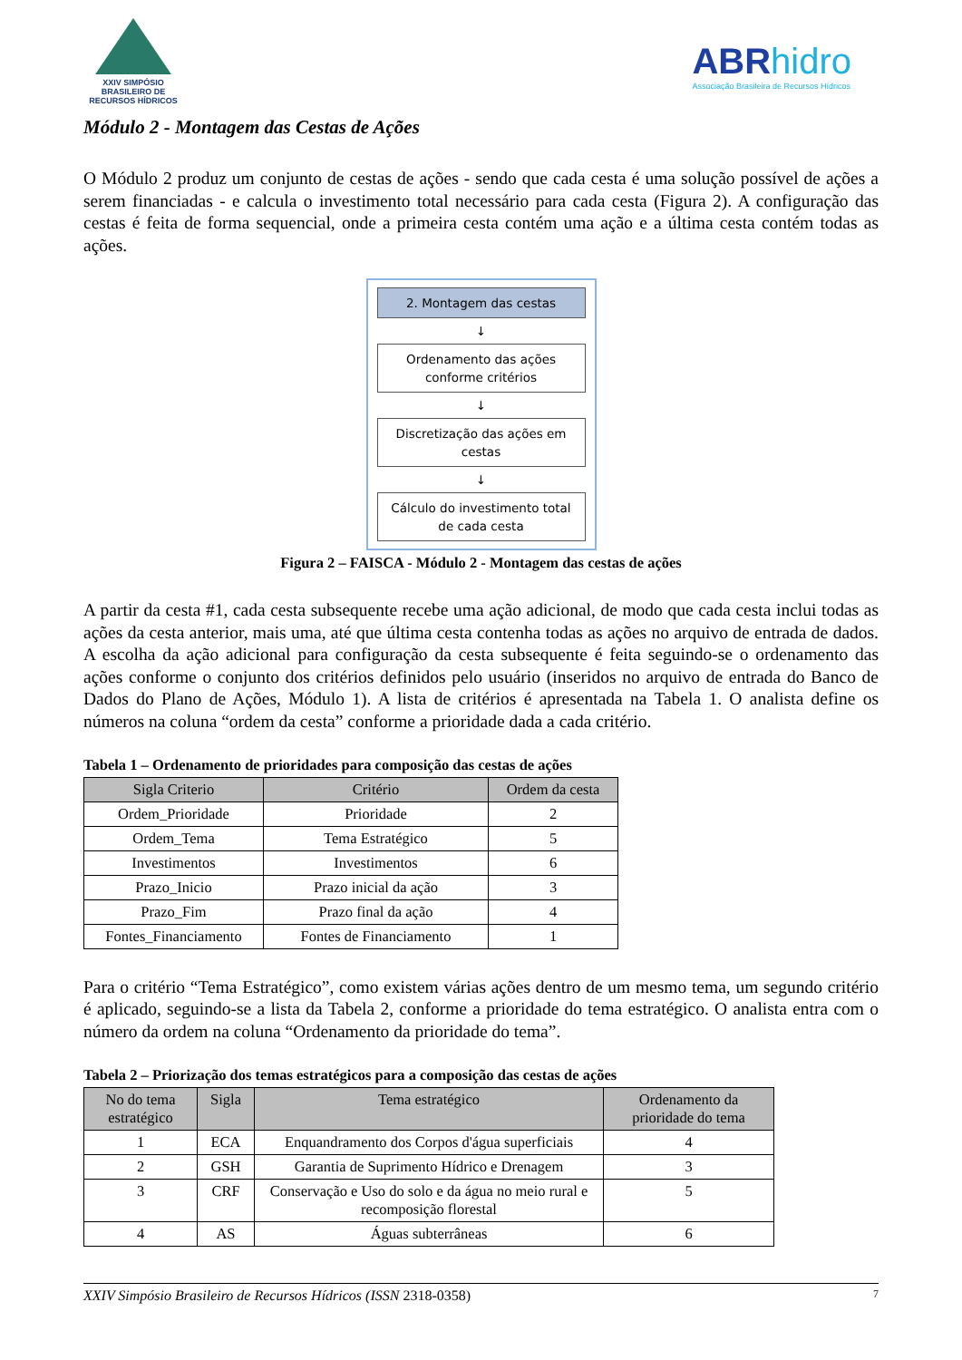XXIV SIMPÓSIO
BRASILEIRO DE
RECURSOS HÍDRICOS
ABR hidro
Associação Brasileira de Recursos Hídricos
Módulo 2 - Montagem das Cestas de Ações
O Módulo 2 produz um conjunto de cestas de ações - sendo que cada cesta é uma solução possível de ações a serem financiadas - e calcula o investimento total necessário para cada cesta (Figura 2). A configuração das cestas é feita de forma sequencial, onde a primeira cesta contém uma ação e a última cesta contém todas as ações.
2. Montagem das cestas
↓
Ordenamento das ações conforme critérios
↓
Discretização das ações em cestas
↓
Cálculo do investimento total de cada cesta
Figura 2 – FAISCA - Módulo 2 - Montagem das cestas de ações
A partir da cesta #1, cada cesta subsequente recebe uma ação adicional, de modo que cada cesta inclui todas as ações da cesta anterior, mais uma, até que última cesta contenha todas as ações no arquivo de entrada de dados. A escolha da ação adicional para configuração da cesta subsequente é feita seguindo-se o ordenamento das ações conforme o conjunto dos critérios definidos pelo usuário (inseridos no arquivo de entrada do Banco de Dados do Plano de Ações, Módulo 1). A lista de critérios é apresentada na Tabela 1. O analista define os números na coluna “ordem da cesta” conforme a prioridade dada a cada critério.
Tabela 1 – Ordenamento de prioridades para composição das cestas de ações
| Sigla Criterio | Critério | Ordem da cesta |
| --- | --- | --- |
| Ordem_Prioridade | Prioridade | 2 |
| Ordem_Tema | Tema Estratégico | 5 |
| Investimentos | Investimentos | 6 |
| Prazo_Inicio | Prazo inicial da ação | 3 |
| Prazo_Fim | Prazo final da ação | 4 |
| Fontes_Financiamento | Fontes de Financiamento | 1 |
Para o critério “Tema Estratégico”, como existem várias ações dentro de um mesmo tema, um segundo critério é aplicado, seguindo-se a lista da Tabela 2, conforme a prioridade do tema estratégico. O analista entra com o número da ordem na coluna “Ordenamento da prioridade do tema”.
Tabela 2 – Priorização dos temas estratégicos para a composição das cestas de ações
| No do tema estratégico | Sigla | Tema estratégico | Ordenamento da prioridade do tema |
| --- | --- | --- | --- |
| 1 | ECA | Enquandramento dos Corpos d'água superficiais | 4 |
| 2 | GSH | Garantia de Suprimento Hídrico e Drenagem | 3 |
| 3 | CRF | Conservação e Uso do solo e da água no meio rural e recomposição florestal | 5 |
| 4 | AS | Águas subterrâneas | 6 |
XXIV Simpósio Brasileiro de Recursos Hídricos (ISSN 2318-0358) 7